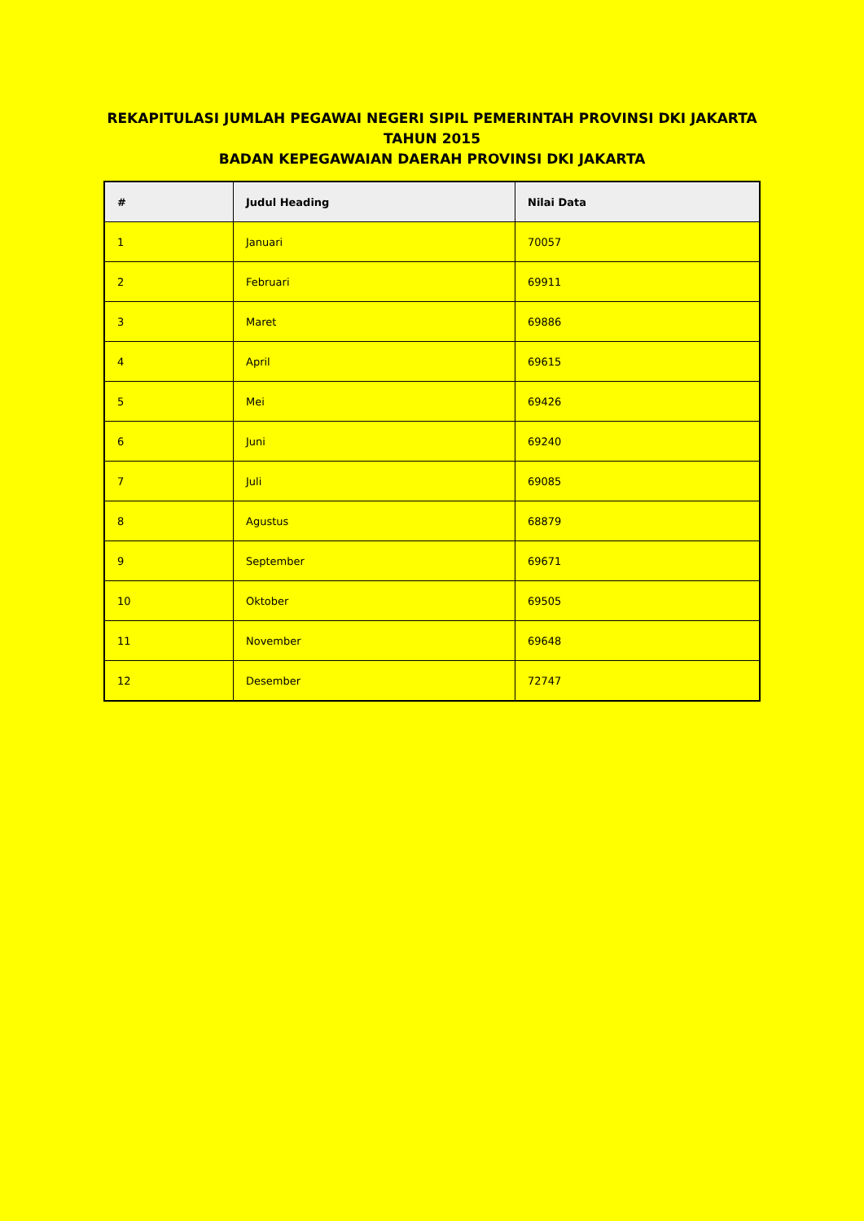REKAPITULASI JUMLAH PEGAWAI NEGERI SIPIL PEMERINTAH PROVINSI DKI JAKARTA
TAHUN 2015
BADAN KEPEGAWAIAN DAERAH PROVINSI DKI JAKARTA
| # | Judul Heading | Nilai Data |
| --- | --- | --- |
| 1 | Januari | 70057 |
| 2 | Februari | 69911 |
| 3 | Maret | 69886 |
| 4 | April | 69615 |
| 5 | Mei | 69426 |
| 6 | Juni | 69240 |
| 7 | Juli | 69085 |
| 8 | Agustus | 68879 |
| 9 | September | 69671 |
| 10 | Oktober | 69505 |
| 11 | November | 69648 |
| 12 | Desember | 72747 |